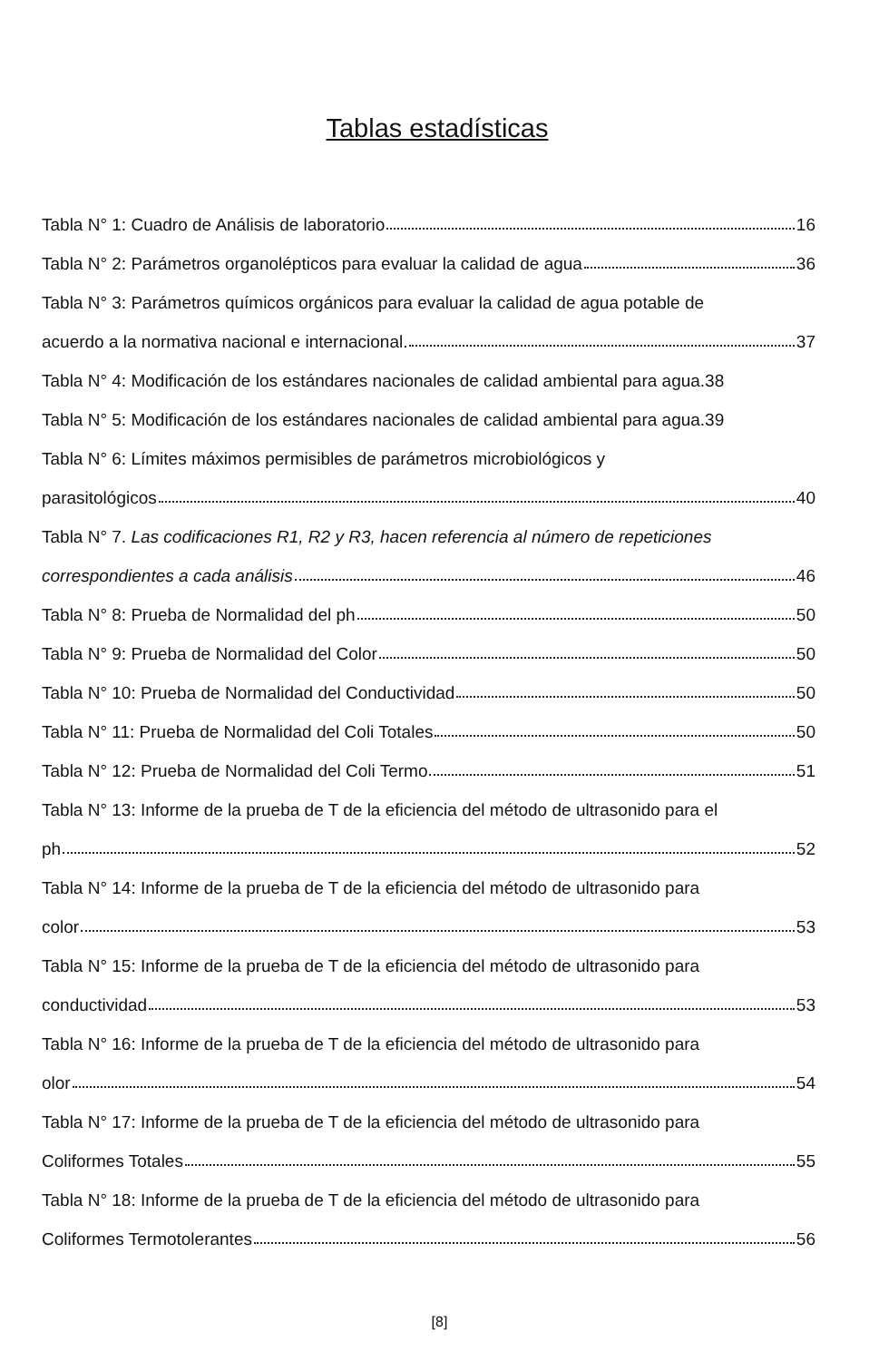Tablas estadísticas
Tabla N° 1: Cuadro de Análisis de laboratorio 16
Tabla N° 2: Parámetros organolépticos para evaluar la calidad de agua 36
Tabla N° 3: Parámetros químicos orgánicos para evaluar la calidad de agua potable de
acuerdo a la normativa nacional e internacional. 37
Tabla N° 4: Modificación de los estándares nacionales de calidad ambiental para agua.38
Tabla N° 5: Modificación de los estándares nacionales de calidad ambiental para agua.39
Tabla N° 6: Límites máximos permisibles de parámetros microbiológicos y
parasitológicos 40
Tabla N° 7. Las codificaciones R1, R2 y R3, hacen referencia al número de repeticiones
correspondientes a cada análisis 46
Tabla N° 8: Prueba de Normalidad del ph 50
Tabla N° 9: Prueba de Normalidad del Color 50
Tabla N° 10: Prueba de Normalidad del Conductividad 50
Tabla N° 11: Prueba de Normalidad del Coli Totales 50
Tabla N° 12: Prueba de Normalidad del Coli Termo 51
Tabla N° 13: Informe de la prueba de T de la eficiencia del método de ultrasonido para el
ph 52
Tabla N° 14: Informe de la prueba de T de la eficiencia del método de ultrasonido para
color 53
Tabla N° 15: Informe de la prueba de T de la eficiencia del método de ultrasonido para
conductividad 53
Tabla N° 16: Informe de la prueba de T de la eficiencia del método de ultrasonido para
olor 54
Tabla N° 17: Informe de la prueba de T de la eficiencia del método de ultrasonido para
Coliformes Totales 55
Tabla N° 18: Informe de la prueba de T de la eficiencia del método de ultrasonido para
Coliformes Termotolerantes 56
[8]